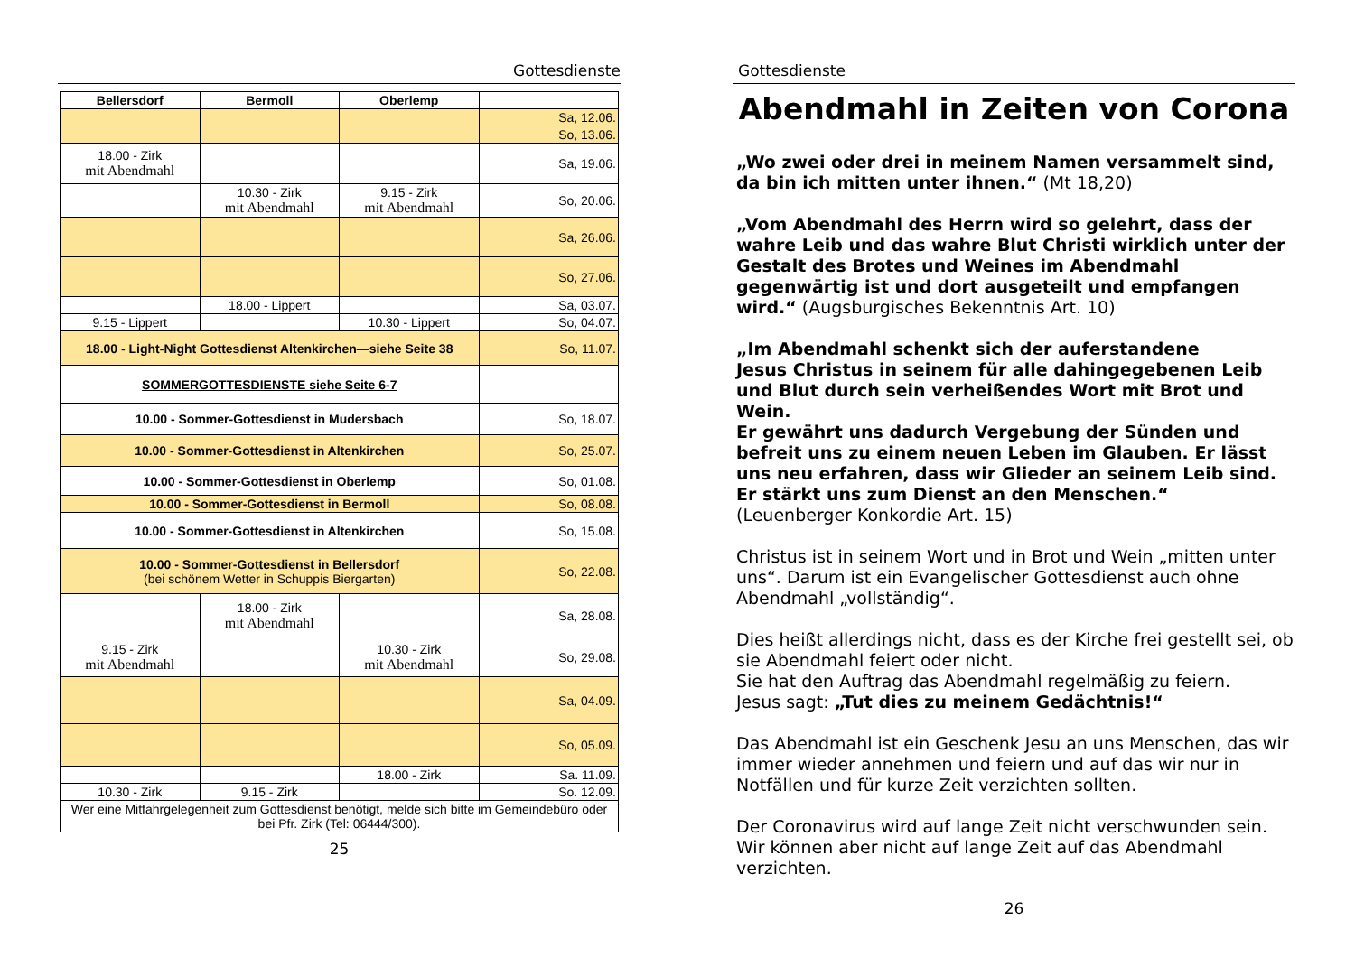Gottesdienste
| Bellersdorf | Bermoll | Oberlemp | |
| --- | --- | --- | --- |
| | | | Sa, 12.06. |
| | | | So, 13.06. |
| 18.00 - Zirk mit Abendmahl | | | Sa, 19.06. |
| | 10.30 - Zirk mit Abendmahl | 9.15 - Zirk mit Abendmahl | So, 20.06. |
| | | | Sa, 26.06. |
| | | | So, 27.06. |
| | 18.00 - Lippert | | Sa, 03.07. |
| 9.15 - Lippert | | 10.30 - Lippert | So, 04.07. |
| 18.00 - Light-Night Gottesdienst Altenkirchen—siehe Seite 38 | | | So, 11.07. |
| SOMMERGOTTESDIENSTE siehe Seite 6-7 | | | |
| 10.00 - Sommer-Gottesdienst in Mudersbach | | | So, 18.07. |
| 10.00 - Sommer-Gottesdienst in Altenkirchen | | | So, 25.07. |
| 10.00 - Sommer-Gottesdienst in Oberlemp | | | So, 01.08. |
| 10.00 - Sommer-Gottesdienst in Bermoll | | | So, 08.08. |
| 10.00 - Sommer-Gottesdienst in Altenkirchen | | | So, 15.08. |
| 10.00 - Sommer-Gottesdienst in Bellersdorf (bei schönem Wetter in Schuppis Biergarten) | | | So, 22.08. |
| | 18.00 - Zirk mit Abendmahl | | Sa, 28.08. |
| 9.15 - Zirk mit Abendmahl | | 10.30 - Zirk mit Abendmahl | So, 29.08. |
| | | | Sa, 04.09. |
| | | | So, 05.09. |
| | | 18.00 - Zirk | Sa. 11.09. |
| 10.30 - Zirk | 9.15 - Zirk | | So. 12.09. |
| Wer eine Mitfahrgelegenheit zum Gottesdienst benötigt, melde sich bitte im Gemeindebüro oder bei Pfr. Zirk (Tel: 06444/300). | | | |
25
Gottesdienste
Abendmahl in Zeiten von Corona
„Wo zwei oder drei in meinem Namen versammelt sind, da bin ich mitten unter ihnen.“ (Mt 18,20)
„Vom Abendmahl des Herrn wird so gelehrt, dass der wahre Leib und das wahre Blut Christi wirklich unter der Gestalt des Brotes und Weines im Abendmahl gegenwärtig ist und dort ausgeteilt und empfangen wird.“ (Augsburgisches Bekenntnis Art. 10)
„Im Abendmahl schenkt sich der auferstandene
Jesus Christus in seinem für alle dahingegebenen Leib und Blut durch sein verheißendes Wort mit Brot und Wein.
Er gewährt uns dadurch Vergebung der Sünden und befreit uns zu einem neuen Leben im Glauben. Er lässt uns neu erfahren, dass wir Glieder an seinem Leib sind. Er stärkt uns zum Dienst an den Menschen.“
(Leuenberger Konkordie Art. 15)
Christus ist in seinem Wort und in Brot und Wein „mitten unter uns“. Darum ist ein Evangelischer Gottesdienst auch ohne Abendmahl „vollständig“.
Dies heißt allerdings nicht, dass es der Kirche frei gestellt sei, ob sie Abendmahl feiert oder nicht.
Sie hat den Auftrag das Abendmahl regelmäßig zu feiern.
Jesus sagt: „Tut dies zu meinem Gedächtnis!“
Das Abendmahl ist ein Geschenk Jesu an uns Menschen, das wir immer wieder annehmen und feiern und auf das wir nur in Notfällen und für kurze Zeit verzichten sollten.
Der Coronavirus wird auf lange Zeit nicht verschwunden sein. Wir können aber nicht auf lange Zeit auf das Abendmahl verzichten.
26